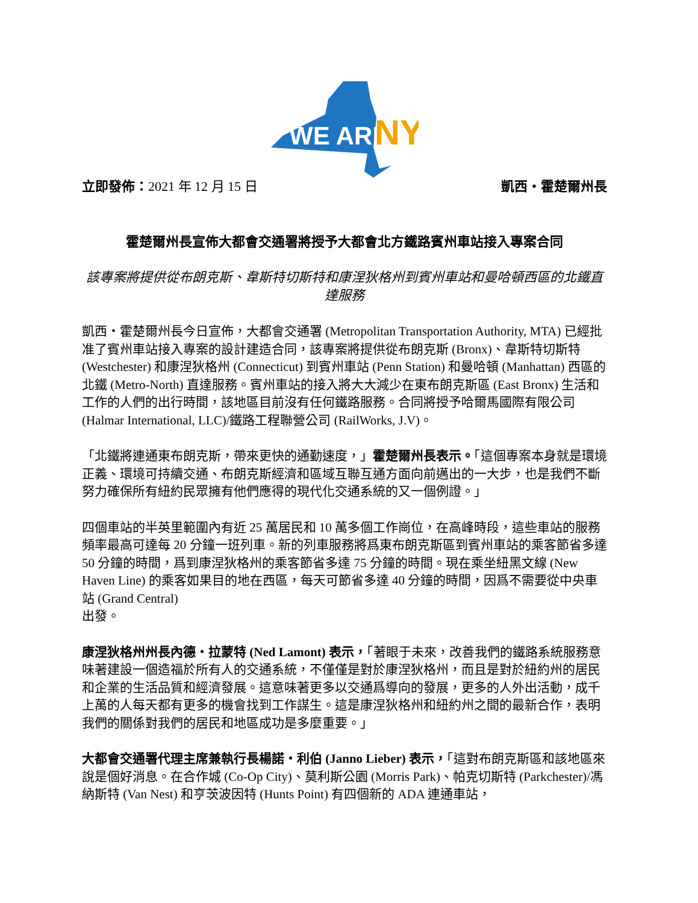WE ARE
NY
立即發佈：2021 年 12 月 15 日 凱西・霍楚爾州長
霍楚爾州長宣佈大都會交通署將授予大都會北方鐵路賓州車站接入專案合同
該專案將提供從布朗克斯、韋斯特切斯特和康涅狄格州到賓州車站和曼哈頓西區的北鐵直達服務
凱西・霍楚爾州長今日宣佈，大都會交通署 (Metropolitan Transportation Authority, MTA) 已經批准了賓州車站接入專案的設計建造合同，該專案將提供從布朗克斯 (Bronx)、韋斯特切斯特 (Westchester) 和康涅狄格州 (Connecticut) 到賓州車站 (Penn Station) 和曼哈頓 (Manhattan) 西區的北鐵 (Metro-North) 直達服務。賓州車站的接入將大大減少在東布朗克斯區 (East Bronx) 生活和工作的人們的出行時間，該地區目前沒有任何鐵路服務。合同將授予哈爾馬國際有限公司 (Halmar International, LLC)/鐵路工程聯營公司 (RailWorks, J.V)。
「北鐵將連通東布朗克斯，帶來更快的通勤速度，」霍楚爾州長表示。「這個專案本身就是環境正義、環境可持續交通、布朗克斯經濟和區域互聯互通方面向前邁出的一大步，也是我們不斷努力確保所有紐約民眾擁有他們應得的現代化交通系統的又一個例證。」
四個車站的半英里範圍內有近 25 萬居民和 10 萬多個工作崗位，在高峰時段，這些車站的服務頻率最高可達每 20 分鐘一班列車。新的列車服務將爲東布朗克斯區到賓州車站的乘客節省多達 50 分鐘的時間，爲到康涅狄格州的乘客節省多達 75 分鐘的時間。現在乘坐紐黑文線 (New Haven Line) 的乘客如果目的地在西區，每天可節省多達 40 分鐘的時間，因爲不需要從中央車站 (Grand Central)
出發。
康涅狄格州州長內德・拉蒙特 (Ned Lamont) 表示，「著眼于未來，改善我們的鐵路系統服務意味著建設一個造福於所有人的交通系統，不僅僅是對於康涅狄格州，而且是對於紐約州的居民和企業的生活品質和經濟發展。這意味著更多以交通爲導向的發展，更多的人外出活動，成千上萬的人每天都有更多的機會找到工作謀生。這是康涅狄格州和紐約州之間的最新合作，表明我們的關係對我們的居民和地區成功是多麼重要。」
大都會交通署代理主席兼執行長楊諾・利伯 (Janno Lieber) 表示，「這對布朗克斯區和該地區來說是個好消息。在合作城 (Co-Op City)、莫利斯公園 (Morris Park)、帕克切斯特 (Parkchester)/馮納斯特 (Van Nest) 和亨茨波因特 (Hunts Point) 有四個新的 ADA 連通車站，